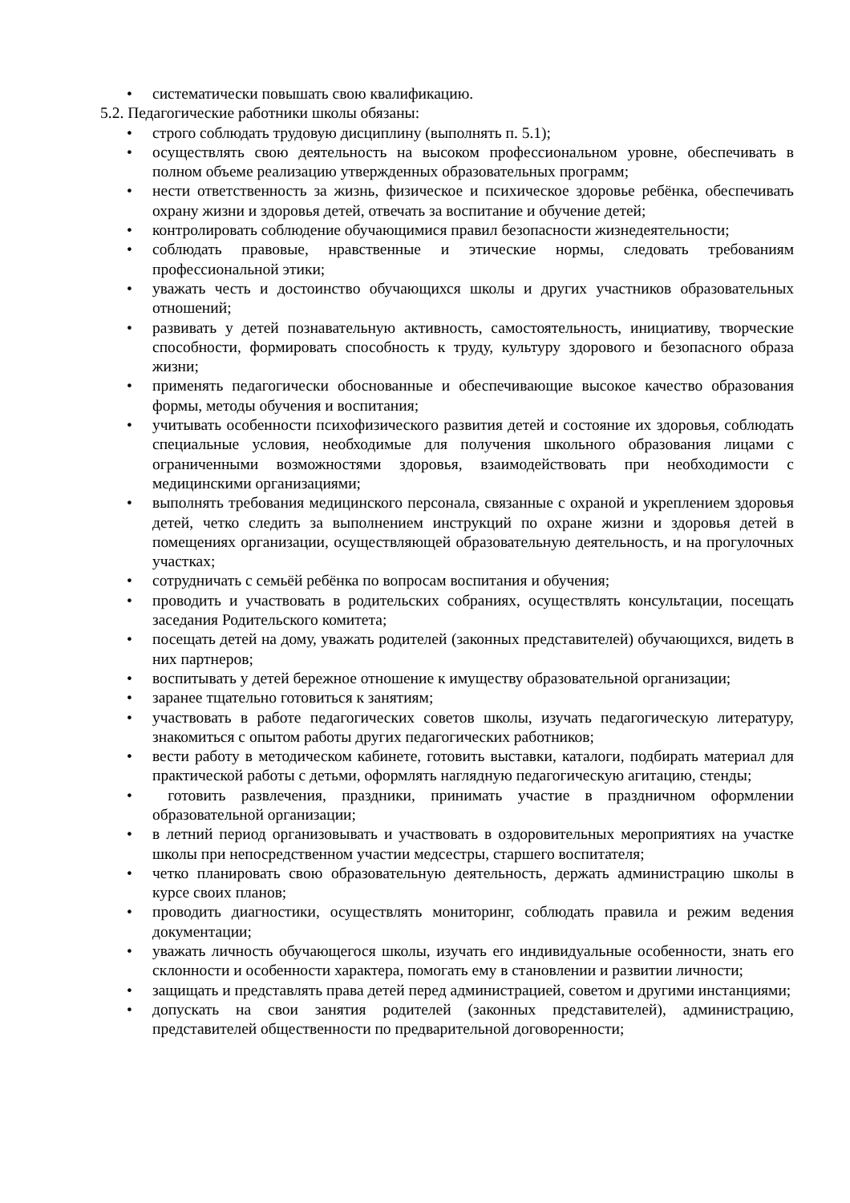• систематически повышать свою квалификацию.
5.2. Педагогические работники школы обязаны:
• строго соблюдать трудовую дисциплину (выполнять п. 5.1);
• осуществлять свою деятельность на высоком профессиональном уровне, обеспечивать в полном объеме реализацию утвержденных образовательных программ;
• нести ответственность за жизнь, физическое и психическое здоровье ребёнка, обеспечивать охрану жизни и здоровья детей, отвечать за воспитание и обучение детей;
• контролировать соблюдение обучающимися правил безопасности жизнедеятельности;
• соблюдать правовые, нравственные и этические нормы, следовать требованиям профессиональной этики;
• уважать честь и достоинство обучающихся школы и других участников образовательных отношений;
• развивать у детей познавательную активность, самостоятельность, инициативу, творческие способности, формировать способность к труду, культуру здорового и безопасного образа жизни;
• применять педагогически обоснованные и обеспечивающие высокое качество образования формы, методы обучения и воспитания;
• учитывать особенности психофизического развития детей и состояние их здоровья, соблюдать специальные условия, необходимые для получения школьного образования лицами с ограниченными возможностями здоровья, взаимодействовать при необходимости с медицинскими организациями;
• выполнять требования медицинского персонала, связанные с охраной и укреплением здоровья детей, четко следить за выполнением инструкций по охране жизни и здоровья детей в помещениях организации, осуществляющей образовательную деятельность, и на прогулочных участках;
• сотрудничать с семьёй ребёнка по вопросам воспитания и обучения;
• проводить и участвовать в родительских собраниях, осуществлять консультации, посещать заседания Родительского комитета;
• посещать детей на дому, уважать родителей (законных представителей) обучающихся, видеть в них партнеров;
• воспитывать у детей бережное отношение к имуществу образовательной организации;
• заранее тщательно готовиться к занятиям;
• участвовать в работе педагогических советов школы, изучать педагогическую литературу, знакомиться с опытом работы других педагогических работников;
• вести работу в методическом кабинете, готовить выставки, каталоги, подбирать материал для практической работы с детьми, оформлять наглядную педагогическую агитацию, стенды;
• готовить развлечения, праздники, принимать участие в праздничном оформлении образовательной организации;
• в летний период организовывать и участвовать в оздоровительных мероприятиях на участке школы при непосредственном участии медсестры, старшего воспитателя;
• четко планировать свою образовательную деятельность, держать администрацию школы в курсе своих планов;
• проводить диагностики, осуществлять мониторинг, соблюдать правила и режим ведения документации;
• уважать личность обучающегося школы, изучать его индивидуальные особенности, знать его склонности и особенности характера, помогать ему в становлении и развитии личности;
• защищать и представлять права детей перед администрацией, советом и другими инстанциями;
• допускать на свои занятия родителей (законных представителей), администрацию, представителей общественности по предварительной договоренности;